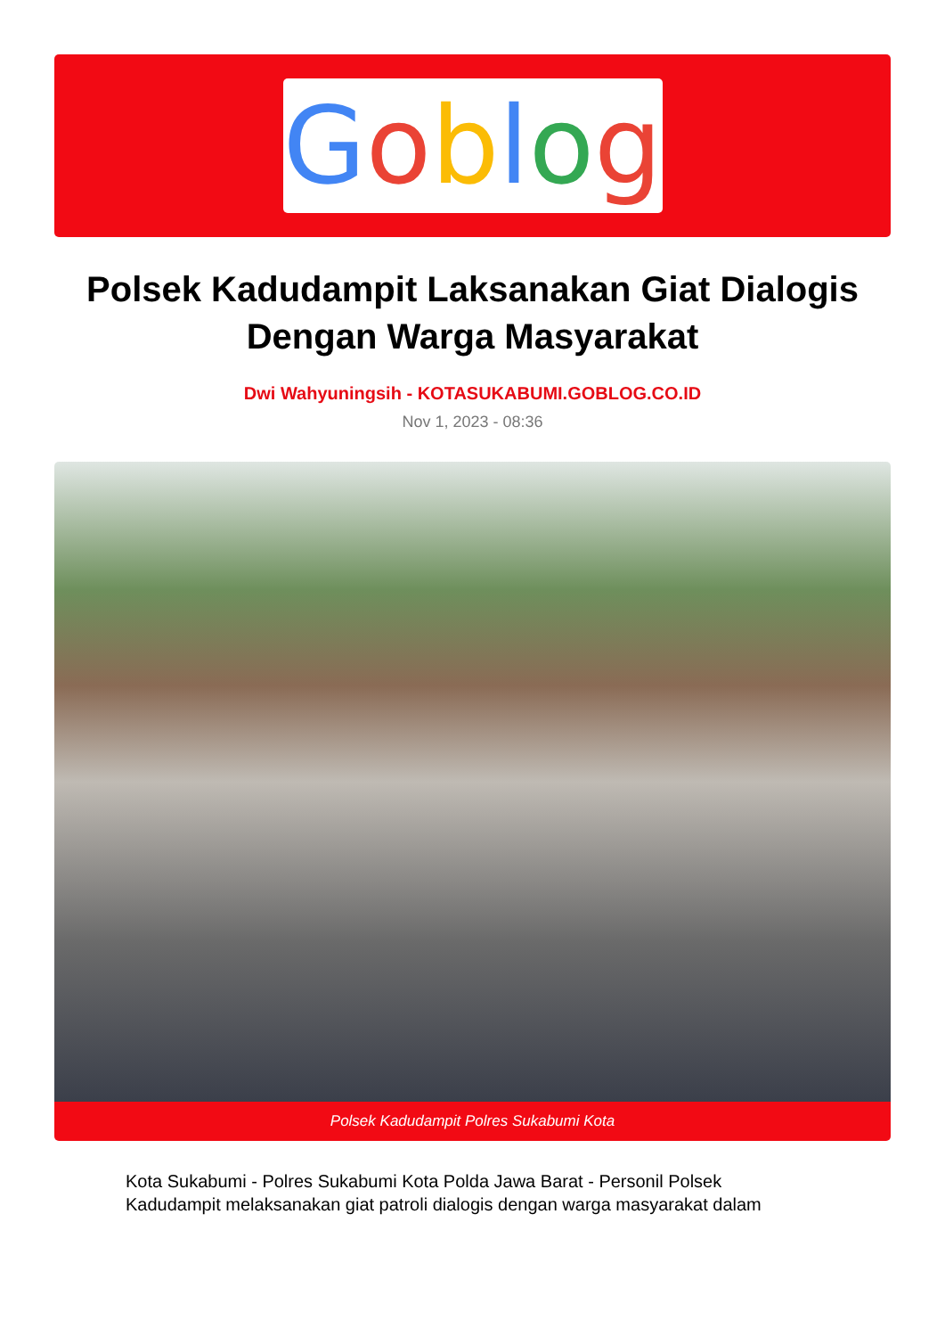Goblog
Polsek Kadudampit Laksanakan Giat Dialogis Dengan Warga Masyarakat
Dwi Wahyuningsih - KOTASUKABUMI.GOBLOG.CO.ID
Nov 1, 2023 - 08:36
Polsek Kadudampit Polres Sukabumi Kota
Kota Sukabumi - Polres Sukabumi Kota Polda Jawa Barat - Personil Polsek Kadudampit melaksanakan giat patroli dialogis dengan warga masyarakat dalam